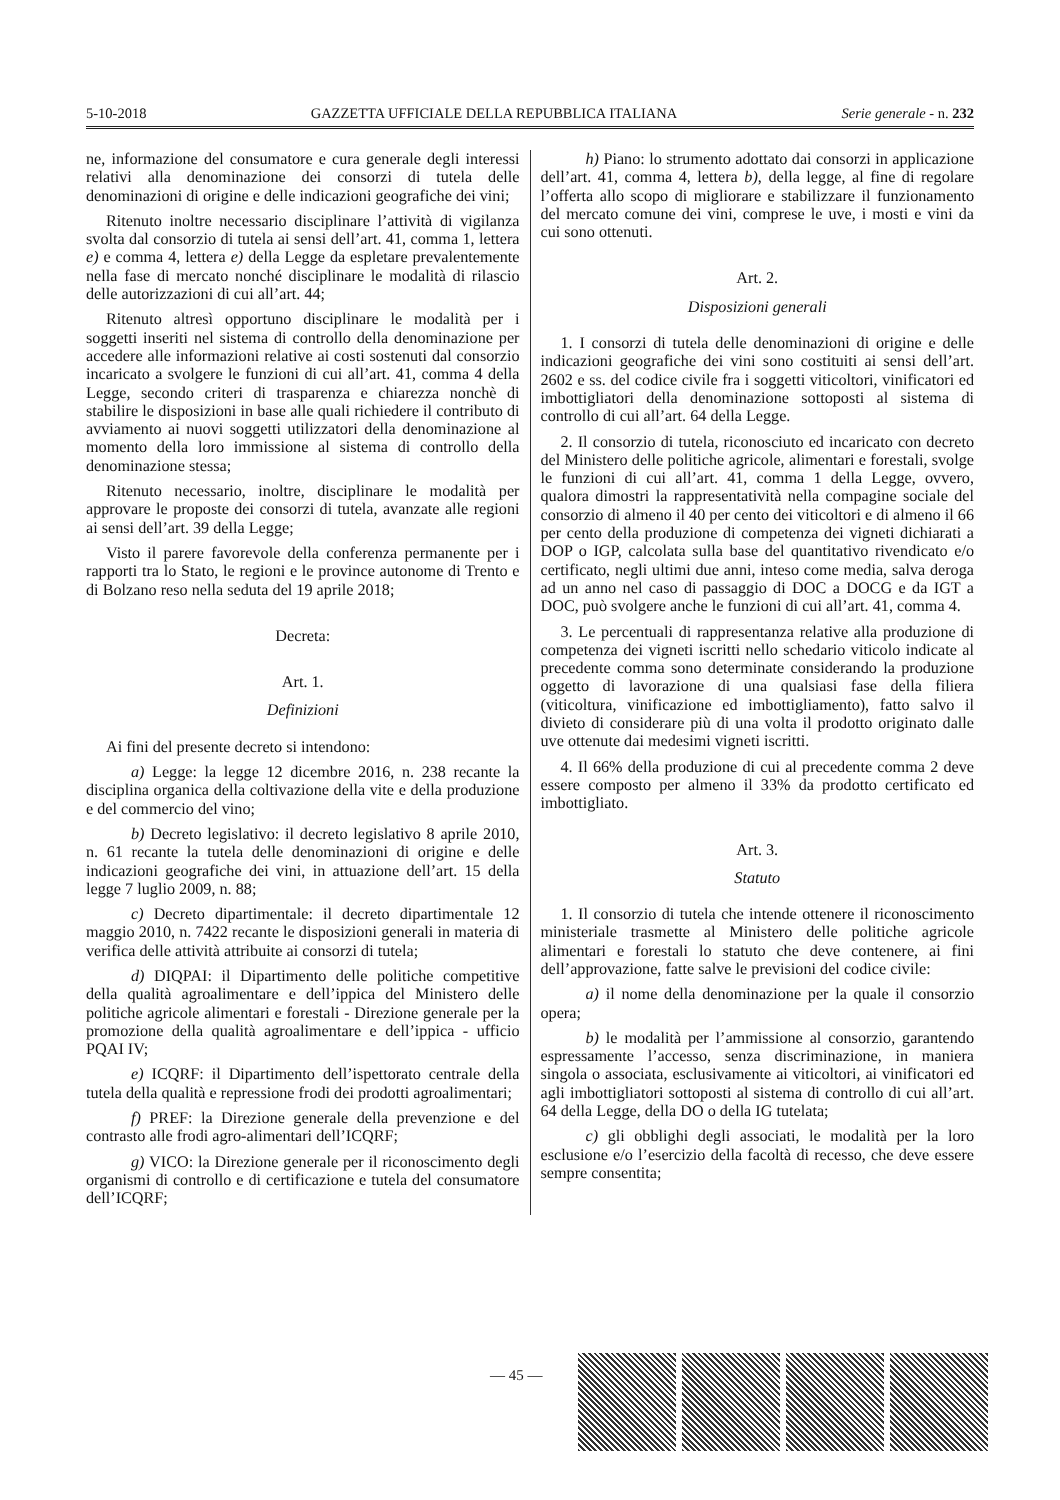5-10-2018 GAZZETTA UFFICIALE DELLA REPUBBLICA ITALIANA Serie generale - n. 232
ne, informazione del consumatore e cura generale degli interessi relativi alla denominazione dei consorzi di tutela delle denominazioni di origine e delle indicazioni geografiche dei vini;
Ritenuto inoltre necessario disciplinare l’attività di vigilanza svolta dal consorzio di tutela ai sensi dell’art. 41, comma 1, lettera e) e comma 4, lettera e) della Legge da espletare prevalentemente nella fase di mercato nonché disciplinare le modalità di rilascio delle autorizzazioni di cui all’art. 44;
Ritenuto altresì opportuno disciplinare le modalità per i soggetti inseriti nel sistema di controllo della denominazione per accedere alle informazioni relative ai costi sostenuti dal consorzio incaricato a svolgere le funzioni di cui all’art. 41, comma 4 della Legge, secondo criteri di trasparenza e chiarezza nonchè di stabilire le disposizioni in base alle quali richiedere il contributo di avviamento ai nuovi soggetti utilizzatori della denominazione al momento della loro immissione al sistema di controllo della denominazione stessa;
Ritenuto necessario, inoltre, disciplinare le modalità per approvare le proposte dei consorzi di tutela, avanzate alle regioni ai sensi dell’art. 39 della Legge;
Visto il parere favorevole della conferenza permanente per i rapporti tra lo Stato, le regioni e le province autonome di Trento e di Bolzano reso nella seduta del 19 aprile 2018;
Decreta:
Art. 1.
Definizioni
Ai fini del presente decreto si intendono:
a) Legge: la legge 12 dicembre 2016, n. 238 recante la disciplina organica della coltivazione della vite e della produzione e del commercio del vino;
b) Decreto legislativo: il decreto legislativo 8 aprile 2010, n. 61 recante la tutela delle denominazioni di origine e delle indicazioni geografiche dei vini, in attuazione dell’art. 15 della legge 7 luglio 2009, n. 88;
c) Decreto dipartimentale: il decreto dipartimentale 12 maggio 2010, n. 7422 recante le disposizioni generali in materia di verifica delle attività attribuite ai consorzi di tutela;
d) DIQPAI: il Dipartimento delle politiche competitive della qualità agroalimentare e dell’ippica del Ministero delle politiche agricole alimentari e forestali - Direzione generale per la promozione della qualità agroalimentare e dell’ippica - ufficio PQAI IV;
e) ICQRF: il Dipartimento dell’ispettorato centrale della tutela della qualità e repressione frodi dei prodotti agroalimentari;
f) PREF: la Direzione generale della prevenzione e del contrasto alle frodi agro-alimentari dell’ICQRF;
g) VICO: la Direzione generale per il riconoscimento degli organismi di controllo e di certificazione e tutela del consumatore dell’ICQRF;
h) Piano: lo strumento adottato dai consorzi in applicazione dell’art. 41, comma 4, lettera b), della legge, al fine di regolare l’offerta allo scopo di migliorare e stabilizzare il funzionamento del mercato comune dei vini, comprese le uve, i mosti e vini da cui sono ottenuti.
Art. 2.
Disposizioni generali
1. I consorzi di tutela delle denominazioni di origine e delle indicazioni geografiche dei vini sono costituiti ai sensi dell’art. 2602 e ss. del codice civile fra i soggetti viticoltori, vinificatori ed imbottigliatori della denominazione sottoposti al sistema di controllo di cui all’art. 64 della Legge.
2. Il consorzio di tutela, riconosciuto ed incaricato con decreto del Ministero delle politiche agricole, alimentari e forestali, svolge le funzioni di cui all’art. 41, comma 1 della Legge, ovvero, qualora dimostri la rappresentatività nella compagine sociale del consorzio di almeno il 40 per cento dei viticoltori e di almeno il 66 per cento della produzione di competenza dei vigneti dichiarati a DOP o IGP, calcolata sulla base del quantitativo rivendicato e/o certificato, negli ultimi due anni, inteso come media, salva deroga ad un anno nel caso di passaggio di DOC a DOCG e da IGT a DOC, può svolgere anche le funzioni di cui all’art. 41, comma 4.
3. Le percentuali di rappresentanza relative alla produzione di competenza dei vigneti iscritti nello schedario viticolo indicate al precedente comma sono determinate considerando la produzione oggetto di lavorazione di una qualsiasi fase della filiera (viticoltura, vinificazione ed imbottigliamento), fatto salvo il divieto di considerare più di una volta il prodotto originato dalle uve ottenute dai medesimi vigneti iscritti.
4. Il 66% della produzione di cui al precedente comma 2 deve essere composto per almeno il 33% da prodotto certificato ed imbottigliato.
Art. 3.
Statuto
1. Il consorzio di tutela che intende ottenere il riconoscimento ministeriale trasmette al Ministero delle politiche agricole alimentari e forestali lo statuto che deve contenere, ai fini dell’approvazione, fatte salve le previsioni del codice civile:
a) il nome della denominazione per la quale il consorzio opera;
b) le modalità per l’ammissione al consorzio, garantendo espressamente l’accesso, senza discriminazione, in maniera singola o associata, esclusivamente ai viticoltori, ai vinificatori ed agli imbottigliatori sottoposti al sistema di controllo di cui all’art. 64 della Legge, della DO o della IG tutelata;
c) gli obblighi degli associati, le modalità per la loro esclusione e/o l’esercizio della facoltà di recesso, che deve essere sempre consentita;
— 45 —